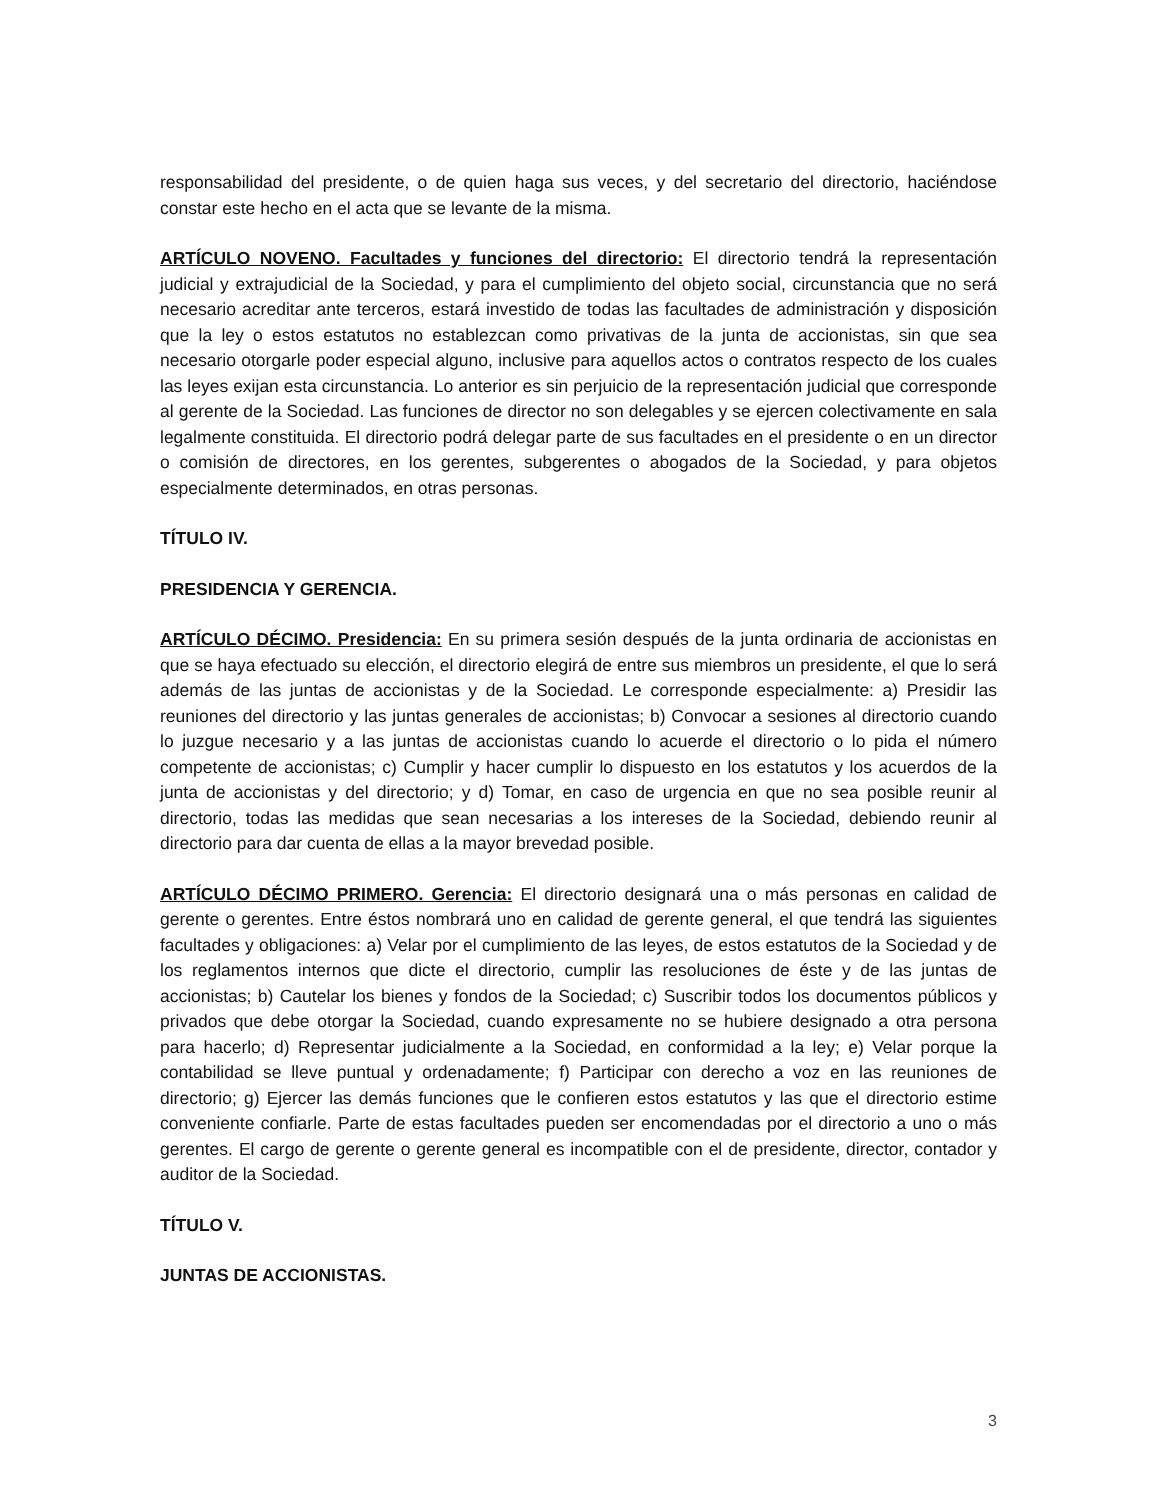responsabilidad del presidente, o de quien haga sus veces, y del secretario del directorio, haciéndose constar este hecho en el acta que se levante de la misma.
ARTÍCULO NOVENO. Facultades y funciones del directorio: El directorio tendrá la representación judicial y extrajudicial de la Sociedad, y para el cumplimiento del objeto social, circunstancia que no será necesario acreditar ante terceros, estará investido de todas las facultades de administración y disposición que la ley o estos estatutos no establezcan como privativas de la junta de accionistas, sin que sea necesario otorgarle poder especial alguno, inclusive para aquellos actos o contratos respecto de los cuales las leyes exijan esta circunstancia. Lo anterior es sin perjuicio de la representación judicial que corresponde al gerente de la Sociedad. Las funciones de director no son delegables y se ejercen colectivamente en sala legalmente constituida. El directorio podrá delegar parte de sus facultades en el presidente o en un director o comisión de directores, en los gerentes, subgerentes o abogados de la Sociedad, y para objetos especialmente determinados, en otras personas.
TÍTULO IV.
PRESIDENCIA Y GERENCIA.
ARTÍCULO DÉCIMO. Presidencia: En su primera sesión después de la junta ordinaria de accionistas en que se haya efectuado su elección, el directorio elegirá de entre sus miembros un presidente, el que lo será además de las juntas de accionistas y de la Sociedad. Le corresponde especialmente: a) Presidir las reuniones del directorio y las juntas generales de accionistas; b) Convocar a sesiones al directorio cuando lo juzgue necesario y a las juntas de accionistas cuando lo acuerde el directorio o lo pida el número competente de accionistas; c) Cumplir y hacer cumplir lo dispuesto en los estatutos y los acuerdos de la junta de accionistas y del directorio; y d) Tomar, en caso de urgencia en que no sea posible reunir al directorio, todas las medidas que sean necesarias a los intereses de la Sociedad, debiendo reunir al directorio para dar cuenta de ellas a la mayor brevedad posible.
ARTÍCULO DÉCIMO PRIMERO. Gerencia: El directorio designará una o más personas en calidad de gerente o gerentes. Entre éstos nombrará uno en calidad de gerente general, el que tendrá las siguientes facultades y obligaciones: a) Velar por el cumplimiento de las leyes, de estos estatutos de la Sociedad y de los reglamentos internos que dicte el directorio, cumplir las resoluciones de éste y de las juntas de accionistas; b) Cautelar los bienes y fondos de la Sociedad; c) Suscribir todos los documentos públicos y privados que debe otorgar la Sociedad, cuando expresamente no se hubiere designado a otra persona para hacerlo; d) Representar judicialmente a la Sociedad, en conformidad a la ley; e) Velar porque la contabilidad se lleve puntual y ordenadamente; f) Participar con derecho a voz en las reuniones de directorio; g) Ejercer las demás funciones que le confieren estos estatutos y las que el directorio estime conveniente confiarle. Parte de estas facultades pueden ser encomendadas por el directorio a uno o más gerentes. El cargo de gerente o gerente general es incompatible con el de presidente, director, contador y auditor de la Sociedad.
TÍTULO V.
JUNTAS DE ACCIONISTAS.
3